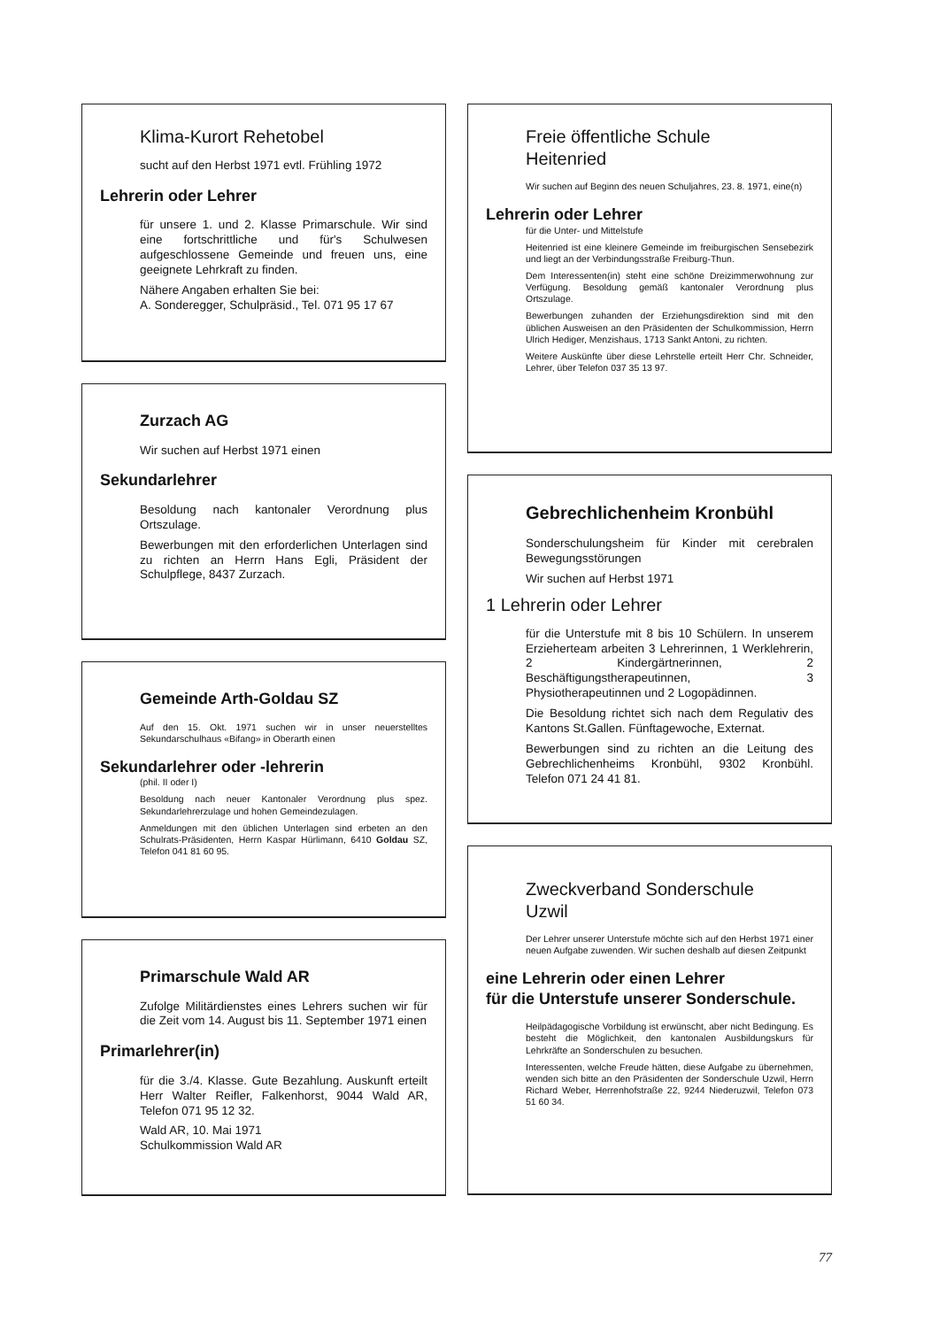Klima-Kurort Rehetobel
sucht auf den Herbst 1971 evtl. Frühling 1972
Lehrerin oder Lehrer
für unsere 1. und 2. Klasse Primarschule. Wir sind eine fortschrittliche und für's Schulwesen aufgeschlossene Gemeinde und freuen uns, eine geeignete Lehrkraft zu finden.
Nähere Angaben erhalten Sie bei:
A. Sonderegger, Schulpräsid., Tel. 071 95 17 67
Zurzach AG
Wir suchen auf Herbst 1971 einen
Sekundarlehrer
Besoldung nach kantonaler Verordnung plus Ortszulage.
Bewerbungen mit den erforderlichen Unterlagen sind zu richten an Herrn Hans Egli, Präsident der Schulpflege, 8437 Zurzach.
Gemeinde Arth-Goldau SZ
Auf den 15. Okt. 1971 suchen wir in unser neuerstelltes Sekundarschulhaus «Bifang» in Oberarth einen
Sekundarlehrer oder -lehrerin
(phil. II oder I)
Besoldung nach neuer Kantonaler Verordnung plus spez. Sekundarlehrerzulage und hohen Gemeindezulagen.
Anmeldungen mit den üblichen Unterlagen sind erbeten an den Schulrats-Präsidenten, Herrn Kaspar Hürlimann, 6410 Goldau SZ, Telefon 041 81 60 95.
Primarschule Wald AR
Zufolge Militärdienstes eines Lehrers suchen wir für die Zeit vom 14. August bis 11. September 1971 einen
Primarlehrer(in)
für die 3./4. Klasse. Gute Bezahlung. Auskunft erteilt Herr Walter Reifler, Falkenhorst, 9044 Wald AR, Telefon 071 95 12 32.
Wald AR, 10. Mai 1971
Schulkommission Wald AR
Freie öffentliche Schule
Heitenried
Wir suchen auf Beginn des neuen Schuljahres, 23. 8. 1971, eine(n)
Lehrerin oder Lehrer
für die Unter- und Mittelstufe
Heitenried ist eine kleinere Gemeinde im freiburgischen Sensebezirk und liegt an der Verbindungsstraße Freiburg-Thun.
Dem Interessenten(in) steht eine schöne Dreizimmerwohnung zur Verfügung. Besoldung gemäß kantonaler Verordnung plus Ortszulage.
Bewerbungen zuhanden der Erziehungsdirektion sind mit den üblichen Ausweisen an den Präsidenten der Schulkommission, Herrn Ulrich Hediger, Menzishaus, 1713 Sankt Antoni, zu richten.
Weitere Auskünfte über diese Lehrstelle erteilt Herr Chr. Schneider, Lehrer, über Telefon 037 35 13 97.
Gebrechlichenheim Kronbühl
Sonderschulungsheim für Kinder mit cerebralen Bewegungsstörungen
Wir suchen auf Herbst 1971
1 Lehrerin oder Lehrer
für die Unterstufe mit 8 bis 10 Schülern. In unserem Erzieherteam arbeiten 3 Lehrerinnen, 1 Werklehrerin, 2 Kindergärtnerinnen, 2 Beschäftigungstherapeutinnen, 3 Physiotherapeutinnen und 2 Logopädinnen.
Die Besoldung richtet sich nach dem Regulativ des Kantons St.Gallen. Fünftagewoche, Externat.
Bewerbungen sind zu richten an die Leitung des Gebrechlichenheims Kronbühl, 9302 Kronbühl. Telefon 071 24 41 81.
Zweckverband Sonderschule
Uzwil
Der Lehrer unserer Unterstufe möchte sich auf den Herbst 1971 einer neuen Aufgabe zuwenden. Wir suchen deshalb auf diesen Zeitpunkt
eine Lehrerin oder einen Lehrer
für die Unterstufe unserer Sonderschule.
Heilpädagogische Vorbildung ist erwünscht, aber nicht Bedingung. Es besteht die Möglichkeit, den kantonalen Ausbildungskurs für Lehrkräfte an Sonderschulen zu besuchen.
Interessenten, welche Freude hätten, diese Aufgabe zu übernehmen, wenden sich bitte an den Präsidenten der Sonderschule Uzwil, Herrn Richard Weber, Herrenhofstraße 22, 9244 Niederuzwil, Telefon 073 51 60 34.
77